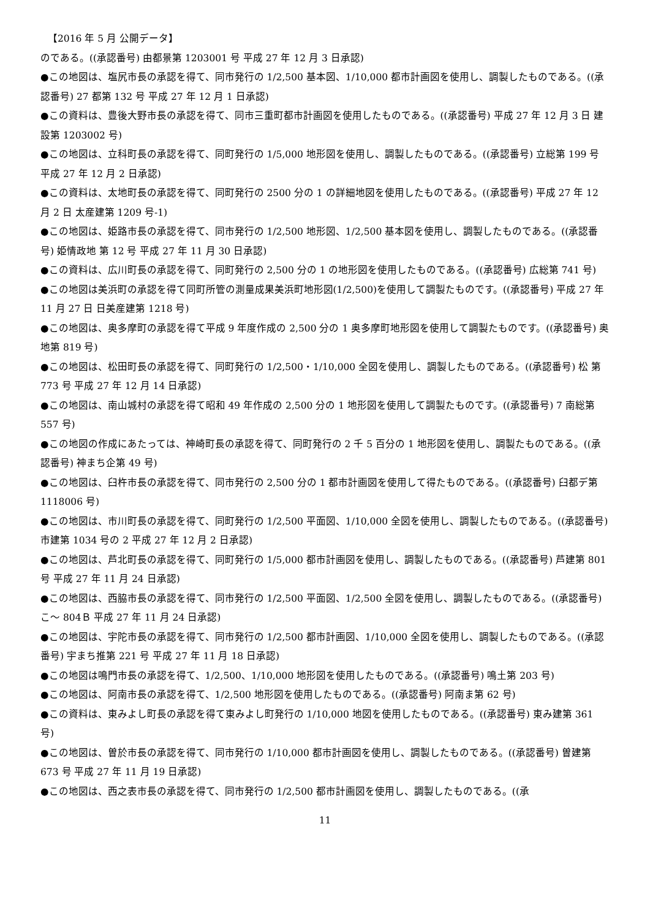【2016 年 5 月 公開データ】
のである。((承認番号) 由都景第 1203001 号 平成 27 年 12 月 3 日承認)
●この地図は、塩尻市長の承認を得て、同市発行の 1/2,500 基本図、1/10,000 都市計画図を使用し、調製したものである。((承認番号) 27 都第 132 号 平成 27 年 12 月 1 日承認)
●この資料は、豊後大野市長の承認を得て、同市三重町都市計画図を使用したものである。((承認番号) 平成 27 年 12 月 3 日 建設第 1203002 号)
●この地図は、立科町長の承認を得て、同町発行の 1/5,000 地形図を使用し、調製したものである。((承認番号) 立総第 199 号 平成 27 年 12 月 2 日承認)
●この資料は、太地町長の承認を得て、同町発行の 2500 分の 1 の詳細地図を使用したものである。((承認番号) 平成 27 年 12 月 2 日 太産建第 1209 号-1)
●この地図は、姫路市長の承認を得て、同市発行の 1/2,500 地形図、1/2,500 基本図を使用し、調製したものである。((承認番号) 姫情政地 第 12 号 平成 27 年 11 月 30 日承認)
●この資料は、広川町長の承認を得て、同町発行の 2,500 分の 1 の地形図を使用したものである。((承認番号) 広総第 741 号)
●この地図は美浜町の承認を得て同町所管の測量成果美浜町地形図(1/2,500)を使用して調製たものです。((承認番号) 平成 27 年 11 月 27 日 日美産建第 1218 号)
●この地図は、奥多摩町の承認を得て平成 9 年度作成の 2,500 分の 1 奥多摩町地形図を使用して調製たものです。((承認番号) 奥地第 819 号)
●この地図は、松田町長の承認を得て、同町発行の 1/2,500・1/10,000 全図を使用し、調製したものである。((承認番号) 松 第 773 号 平成 27 年 12 月 14 日承認)
●この地図は、南山城村の承認を得て昭和 49 年作成の 2,500 分の 1 地形図を使用して調製たものです。((承認番号) 7 南総第 557 号)
●この地図の作成にあたっては、神崎町長の承認を得て、同町発行の 2 千 5 百分の 1 地形図を使用し、調製たものである。((承認番号) 神まち企第 49 号)
●この地図は、臼杵市長の承認を得て、同市発行の 2,500 分の 1 都市計画図を使用して得たものである。((承認番号) 臼都デ第 1118006 号)
●この地図は、市川町長の承認を得て、同町発行の 1/2,500 平面図、1/10,000 全図を使用し、調製したものである。((承認番号) 市建第 1034 号の 2 平成 27 年 12 月 2 日承認)
●この地図は、芦北町長の承認を得て、同町発行の 1/5,000 都市計画図を使用し、調製したものである。((承認番号) 芦建第 801 号 平成 27 年 11 月 24 日承認)
●この地図は、西脇市長の承認を得て、同市発行の 1/2,500 平面図、1/2,500 全図を使用し、調製したものである。((承認番号) こ～ 804Ｂ 平成 27 年 11 月 24 日承認)
●この地図は、宇陀市長の承認を得て、同市発行の 1/2,500 都市計画図、1/10,000 全図を使用し、調製したものである。((承認番号) 宇まち推第 221 号 平成 27 年 11 月 18 日承認)
●この地図は鳴門市長の承認を得て、1/2,500、1/10,000 地形図を使用したものである。((承認番号) 鳴土第 203 号)
●この地図は、阿南市長の承認を得て、1/2,500 地形図を使用したものである。((承認番号) 阿南ま第 62 号)
●この資料は、東みよし町長の承認を得て東みよし町発行の 1/10,000 地図を使用したものである。((承認番号) 東み建第 361 号)
●この地図は、曽於市長の承認を得て、同市発行の 1/10,000 都市計画図を使用し、調製したものである。((承認番号) 曽建第 673 号 平成 27 年 11 月 19 日承認)
●この地図は、西之表市長の承認を得て、同市発行の 1/2,500 都市計画図を使用し、調製したものである。((承
11